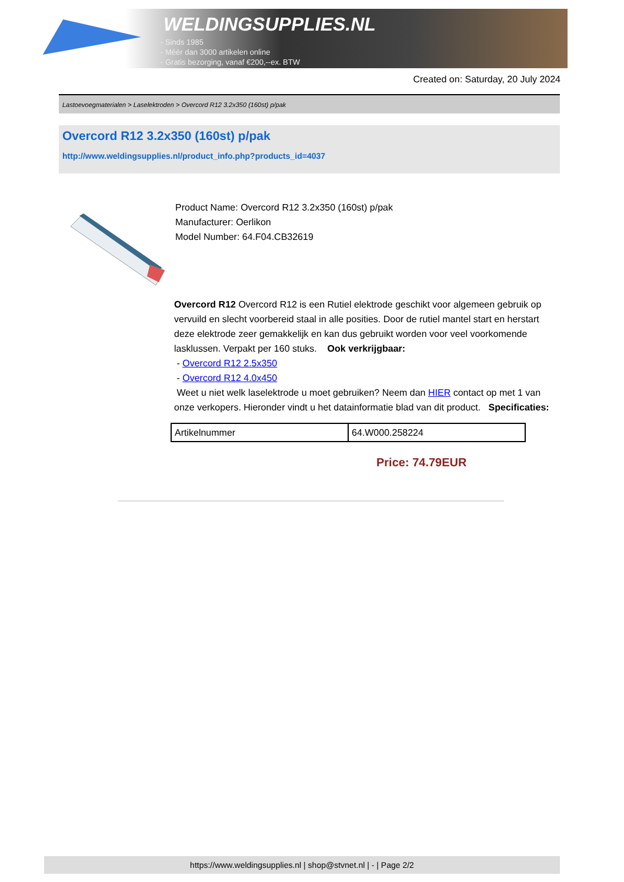WELDINGSUPPLIES.NL
- Sinds 1985
- Méér dan 3000 artikelen online
- Gratis bezorging, vanaf €200,--ex. BTW
Created on: Saturday, 20 July 2024
Lastoevoegmaterialen > Laselektroden > Overcord R12 3.2x350 (160st) p/pak
Overcord R12 3.2x350 (160st) p/pak
http://www.weldingsupplies.nl/product_info.php?products_id=4037
Product Name: Overcord R12 3.2x350 (160st) p/pak
Manufacturer: Oerlikon
Model Number: 64.F04.CB32619
Overcord R12 Overcord R12 is een Rutiel elektrode geschikt voor algemeen gebruik op vervuild en slecht voorbereid staal in alle posities. Door de rutiel mantel start en herstart deze elektrode zeer gemakkelijk en kan dus gebruikt worden voor veel voorkomende lasklussen. Verpakt per 160 stuks. Ook verkrijgbaar:
- Overcord R12 2.5x350
- Overcord R12 4.0x450
Weet u niet welk laselektrode u moet gebruiken? Neem dan HIER contact op met 1 van onze verkopers. Hieronder vindt u het datainformatie blad van dit product. Specificaties:
| Artikelnummer | 64.W000.258224 |
Price: 74.79EUR
https://www.weldingsupplies.nl | shop@stvnet.nl | - | Page 2/2